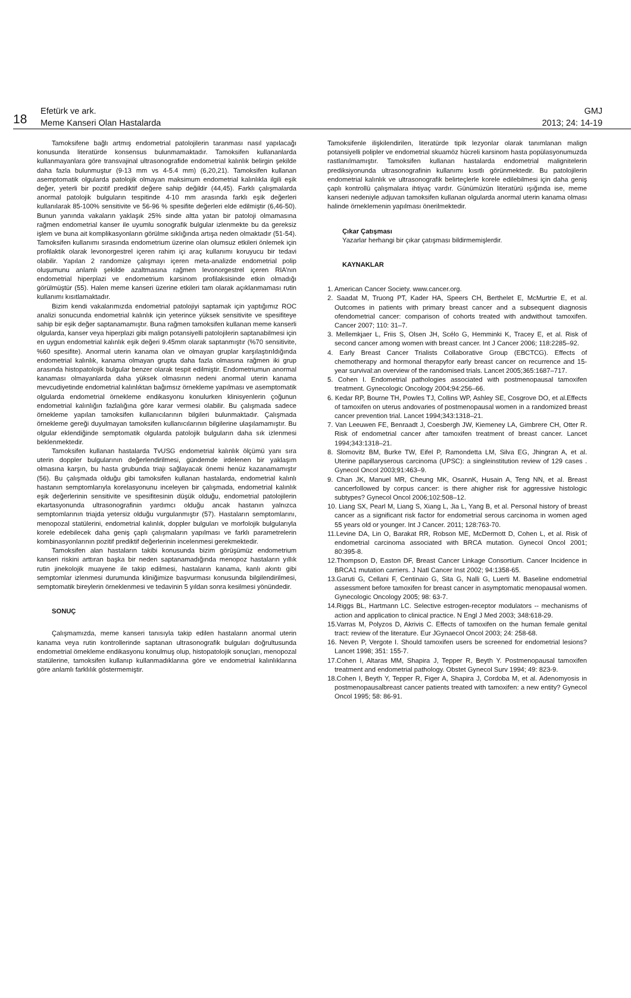18
Efetürk ve ark.
Meme Kanseri Olan Hastalarda
GMJ
2013; 24: 14-19
Tamoksifene bağlı artmış endometrial patolojilerin taranması nasıl yapılacağı konusunda literatürde konsensus bulunmamaktadır. Tamoksifen kullananlarda kullanmayanlara göre transvajinal ultrasonografide endometrial kalınlık belirgin şekilde daha fazla bulunmuştur (9-13 mm vs 4-5.4 mm) (6,20,21). Tamoksifen kullanan asemptomatik olgularda patolojik olmayan maksimum endometrial kalınlıkla ilgili eşik değer, yeterli bir pozitif prediktif değere sahip değildir (44,45). Farklı çalışmalarda anormal patolojik bulguların tespitinde 4-10 mm arasında farklı eşik değerleri kullanılarak 85-100% sensitivite ve 56-96 % spesifite değerleri elde edilmiştir (6,46-50). Bunun yanında vakaların yaklaşık 25% sinde altta yatan bir patoloji olmamasına rağmen endometrial kanser ile uyumlu sonografik bulgular izlenmekte bu da gereksiz işlem ve buna ait komplikasyonların görülme sıklığında artışa neden olmaktadır (51-54). Tamoksifen kullanımı sırasında endometrium üzerine olan olumsuz etkileri önlemek için profilaktik olarak levonorgestrel içeren rahim içi araç kullanımı koruyucu bir tedavi olabilir. Yapılan 2 randomize çalışmayı içeren meta-analizde endometrial polip oluşumunu anlamlı şekilde azaltmasına rağmen levonorgestrel içeren RIA’nın endometrial hiperplazi ve endometrium karsinom profilaksisinde etkin olmadığı görülmüştür (55). Halen meme kanseri üzerine etkileri tam olarak açıklanmaması rutin kullanımı kısıtlamaktadır.
Bizim kendi vakalarımızda endometrial patolojiyi saptamak için yaptığımız ROC analizi sonucunda endometrial kalınlık için yeterince yüksek sensitivite ve spesifiteye sahip bir eşik değer saptanamamıştır. Buna rağmen tamoksifen kullanan meme kanserli olgularda, kanser veya hiperplazi gibi malign potansiyelli patolojilerin saptanabilmesi için en uygun endometrial kalınlık eşik değeri 9.45mm olarak saptanmıştır (%70 sensitivite, %60 spesifite). Anormal uterin kanama olan ve olmayan gruplar karşılaştırıldığında endometrial kalınlık, kanama olmayan grupta daha fazla olmasına rağmen iki grup arasında histopatolojik bulgular benzer olarak tespit edilmiştir. Endometriumun anormal kanaması olmayanlarda daha yüksek olmasının nedeni anormal uterin kanama mevcudiyetinde endometrial kalınlıktan bağımsız örnekleme yapılması ve asemptomatik olgularda endometrial örnekleme endikasyonu konulurken klinisyenlerin çoğunun endometrial kalınlığın fazlalığına göre karar vermesi olabilir. Bu çalışmada sadece örnekleme yapılan tamoksifen kullanıcılarının bilgileri bulunmaktadır. Çalışmada örnekleme gereği duyulmayan tamoksifen kullanıcılarının bilgilerine ulaşılamamıştır. Bu olgular eklendiğinde semptomatik olgularda patolojik bulguların daha sık izlenmesi beklenmektedir.
Tamoksifen kullanan hastalarda TvUSG endometrial kalınlık ölçümü yanı sıra uterin doppler bulgularının değerlendirilmesi, gündemde irdelenen bir yaklaşım olmasına karşın, bu hasta grubunda triajı sağlayacak önemi henüz kazanamamıştır (56). Bu çalışmada olduğu gibi tamoksifen kullanan hastalarda, endometrial kalınlı hastanın semptomlarıyla korelasyonunu inceleyen bir çalışmada, endometrial kalınlık eşik değerlerinin sensitivite ve spesifitesinin düşük olduğu, endometrial patolojilerin ekartasyonunda ultrasonografinin yardımcı olduğu ancak hastanın yalnızca semptomlarının triajda yetersiz olduğu vurgulanmıştır (57). Hastaların semptomlarını, menopozal statülerini, endometrial kalınlık, doppler bulguları ve morfolojik bulgularıyla korele edebilecek daha geniş çaplı çalışmaların yapılması ve farklı parametrelerin kombinasyonlarının pozitif prediktif değerlerinin incelenmesi gerekmektedir.
Tamoksifen alan hastaların takibi konusunda bizim görüşümüz endometrium kanseri riskini arttıran başka bir neden saptanamadığında menopoz hastaların yıllık rutin jinekolojik muayene ile takip edilmesi, hastaların kanama, kanlı akıntı gibi semptomlar izlenmesi durumunda kliniğimize başvurması konusunda bilgilendirilmesi, semptomatik bireylerin örneklenmesi ve tedavinin 5 yıldan sonra kesilmesi yönündedir.
SONUÇ
Çalışmamızda, meme kanseri tanısıyla takip edilen hastaların anormal uterin kanama veya rutin kontrollerinde saptanan ultrasonografik bulguları doğrultusunda endometrial örnekleme endikasyonu konulmuş olup, histopatolojik sonuçları, menopozal statülerine, tamoksifen kullanıp kullanmadıklarına göre ve endometrial kalınlıklarına göre anlamlı farklılık göstermemiştir.
Tamoksifenle ilişkilendirilen, literatürde tipik lezyonlar olarak tanımlanan malign potansiyelli polipler ve endometrial skuamöz hücreli karsinom hasta popülasyonumuzda rastlanılmamıştır. Tamoksifen kullanan hastalarda endometrial malignitelerin prediksiyonunda ultrasonografinin kullanımı kısıtlı görünmektedir. Bu patolojilerin endometrial kalınlık ve ultrasonografik belirteçlerle korele edilebilmesi için daha geniş çaplı kontrollü çalışmalara ihtiyaç vardır. Günümüzün literatürü ışığında ise, meme kanseri nedeniyle adjuvan tamoksifen kullanan olgularda anormal uterin kanama olması halinde örneklemenin yapılması önerilmektedir.
Çıkar Çatışması
Yazarlar herhangi bir çıkar çatışması bildirmemişlerdir.
KAYNAKLAR
1. American Cancer Society. www.cancer.org.
2. Saadat M, Truong PT, Kader HA, Speers CH, Berthelet E, McMurtrie E, et al. Outcomes in patients with primary breast cancer and a subsequent diagnosis ofendometrial cancer: comparison of cohorts treated with andwithout tamoxifen. Cancer 2007; 110: 31–7.
3. Mellemkjaer L, Friis S, Olsen JH, Scélo G, Hemminki K, Tracey E, et al. Risk of second cancer among women with breast cancer. Int J Cancer 2006; 118:2285–92.
4. Early Breast Cancer Trialists Collaborative Group (EBCTCG). Effects of chemotherapy and hormonal therapyfor early breast cancer on recurrence and 15-year survival:an overview of the randomised trials. Lancet 2005;365:1687–717.
5. Cohen I. Endometrial pathologies associated with postmenopausal tamoxifen treatment. Gynecologic Oncology 2004;94:256–66.
6. Kedar RP, Bourne TH, Powles TJ, Collins WP, Ashley SE, Cosgrove DO, et al.Effects of tamoxifen on uterus andovaries of postmenopausal women in a randomized breast cancer prevention trial. Lancet 1994;343:1318–21.
7. Van Leeuwen FE, Benraadt J, Coesbergh JW, Kiemeney LA, Gimbrere CH, Otter R. Risk of endometrial cancer after tamoxifen treatment of breast cancer. Lancet 1994;343:1318–21.
8. Slomovitz BM, Burke TW, Eifel P, Ramondetta LM, Silva EG, Jhingran A, et al. Uterine papillaryserous carcinoma (UPSC): a singleinstitution review of 129 cases . Gynecol Oncol 2003;91:463–9.
9. Chan JK, Manuel MR, Cheung MK, OsannK, Husain A, Teng NN, et al. Breast cancerfollowed by corpus cancer: is there ahigher risk for aggressive histologic subtypes? Gynecol Oncol 2006;102:508–12.
10. Liang SX, Pearl M, Liang S, Xiang L, Jia L, Yang B, et al. Personal history of breast cancer as a significant risk factor for endometrial serous carcinoma in women aged 55 years old or younger. Int J Cancer. 2011; 128:763-70.
11.Levine DA, Lin O, Barakat RR, Robson ME, McDermott D, Cohen L, et al. Risk of endometrial carcinoma associated with BRCA mutation. Gynecol Oncol 2001; 80:395-8.
12.Thompson D, Easton DF, Breast Cancer Linkage Consortium. Cancer Incidence in BRCA1 mutation carriers. J Natl Cancer Inst 2002; 94:1358-65.
13.Garuti G, Cellani F, Centinaio G, Sita G, Nalli G, Luerti M. Baseline endometrial assessment before tamoxifen for breast cancer in asymptomatic menopausal women. Gynecologic Oncology 2005; 98: 63-7.
14.Riggs BL, Hartmann LC. Selective estrogen-receptor modulators -- mechanisms of action and application to clinical practice. N Engl J Med 2003; 348:618-29.
15.Varras M, Polyzos D, Akrivis C. Effects of tamoxifen on the human female genital tract: review of the literature. Eur JGynaecol Oncol 2003; 24: 258-68.
16. Neven P, Vergote I. Should tamoxifen users be screened for endometrial lesions? Lancet 1998; 351: 155-7.
17.Cohen I, Altaras MM, Shapira J, Tepper R, Beyth Y. Postmenopausal tamoxifen treatment and endometrial pathology. Obstet Gynecol Surv 1994; 49: 823-9.
18.Cohen I, Beyth Y, Tepper R, Figer A, Shapira J, Cordoba M, et al. Adenomyosis in postmenopausalbreast cancer patients treated with tamoxifen: a new entity? Gynecol Oncol 1995; 58: 86-91.